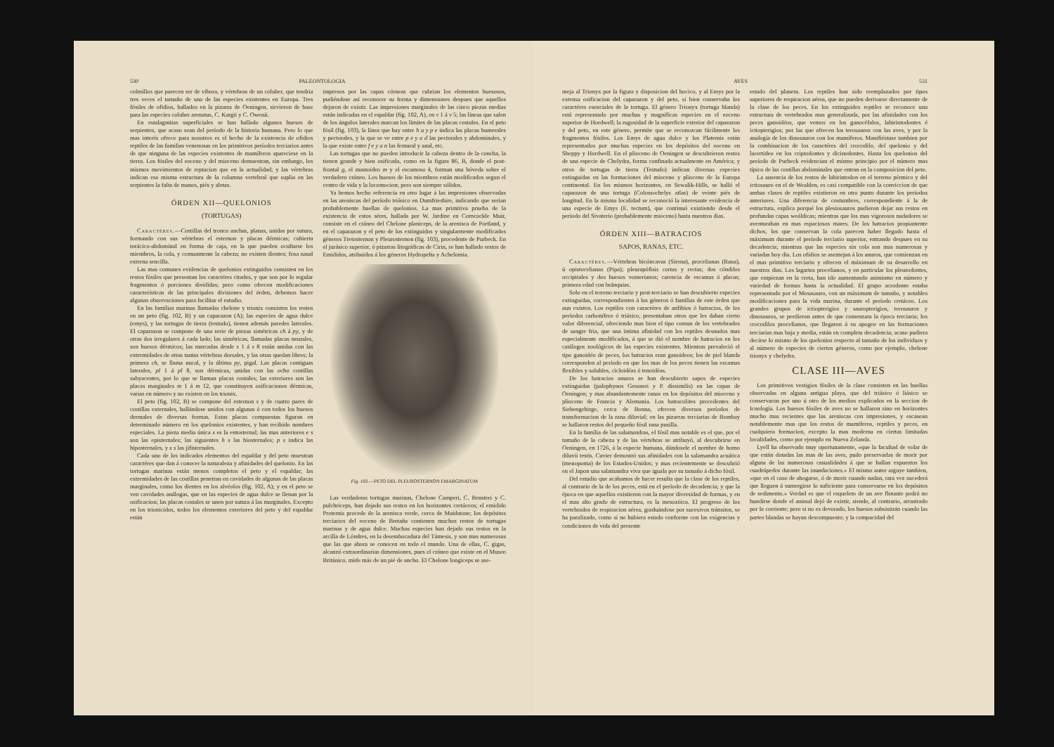530 PALEONTOLOGIA
colmillos que parecen ser de víbora, y vértebras de un coluber, que tendria tres veces el tamaño de una de las especies existentes en Europa. Tres fósiles de ofidios, hallados en la pizarra de Oeningen, sirvieron de base para las especies coluber arenatus, C. Kargii y C. Owenii.
En estalagmitas superficiales se han hallado algunos huesos de serpientes, que acaso sean del período de la historia humana. Pero lo que mas interés ofrece para nosotros es el hecho de la existencia de ofidios reptiles de las familias venenosas en los primitivos períodos terciarios antes de que ninguna de las especies existentes de mamíferos apareciese en la tierra. Los fósiles del eoceno y del mioceno demuestran, sin embargo, los mismos movimientos de reptacion que en la actualidad; y las vértebras indican esa misma estructura de la columna vertebral que suplia en las serpientes la falta de manos, piés y aletas.
ÓRDEN XII—QUELONIOS
(TORTUGAS)
Caractéres.—Costillas del tronco anchas, planas, unidas por sutura, formando con sus vértebras el esternon y placas dérmicas; cubierta torácico-abdominal en forma de caja, en la que pueden ocultarse los miembros, la cola, y comunmente la cabeza; no existen dientes; fosa nasal externa sencilla.
Las mas comunes evidencias de quelonios extinguidos consisten en los restos fósiles que presentan los caractéres citados, y que son por lo regular fragmentos ó porciones divididas; pero como ofrecen modificaciones características de las principales divisiones del órden, debemos hacer algunas observaciones para facilitar el estudio.
En las familias marinas llamadas chelone y trionix consisten los restos en un peto (fig. 102, B) y un caparazon (A); las especies de agua dulce (emys), y las tortugas de tierra (testudo), tienen además paredes laterales. El caparazon se compone de una serie de piezas simétricas ch á py, y de otras dos irregulares á cada lado; las simétricas, llamadas placas neurales, son huesos dérmicos; las marcadas desde s 1 á s 8 están unidas con las extremidades de otras tantas vértebras dorsales, y las otras quedan libres; la primera ch, se llama nucal, y la última py, pigal. Las placas contiguas laterales, pl 1 á pl 8, son dérmicas, unidas con las ocho costillas subyacentes, por lo que se llaman placas costales; las exteriores son las placas marginales m 1 á m 12, que constituyen osificaciones dérmicas, varias en número y no existen en los trionix.
El peto (fig. 102, B) se compone del esternon s y de cuatro pares de costillas externales, hallándose unidos con algunas ó con todos los huesos dermales de diversas formas. Estas placas compuestas figuran en determinado número en los quelonios existentes, y han recibido nombres especiales. La pieza media única s es la entosternal; las mas anteriores e s son las episternales; las siguientes h s las hiosternales; p s indica las hiposternales, y x s las jifisternales.
Cada uno de los indicados elementos del espaldar y del peto muestran caractéres que dan á conocer la naturaleza y afinidades del quelonio. En las tortugas marinas están menos completos el peto y el espaldar; las extremidades de las costillas penetran en cavidades de algunas de las placas marginales, como los dientes en los alvéolos (fig. 102, A); y en el peto se ven cavidades análogas, que en las especies de agua dulce se llenan por la osificacion; las placas costales se unen por sutura á las marginales. Excepto en los trionicidos, todos los elementos exteriores del peto y del espaldar están
impresos por las capas córneas que cubrian los elementos huesosos, pudiéndose así reconocer su forma y dimensiones despues que aquellos dejaron de existir. Las impresiones marginales de las cinco piezas medias están indicadas en el espaldar (fig. 102, A), en v 1 á v 5; las líneas que salen de los ángulos laterales marcan los límites de las placas costales. En el peto fósil (fig. 103), la línea que hay entre h u y p e indica las placas humerales y pectorales, y la que se ve entre p e y a d las pectorales y abdominales, y la que existe entre f e y a n las femural y anal, etc.
Las tortugas que no pueden introducir la cabeza dentro de la concha, la tienen grande y bien osificada, como en la figura 86, B, donde el post-frontal g, el mastoideo m y el escamoso k, forman una bóveda sobre el verdadero cráneo. Los huesos de los miembros están modificados segun el centro de vida y la locomocion; pero son siempre sólidos.
Ya hemos hecho referencia en otro lugar á las impresiones observadas en las areniscas del período triásico en Dumfrieshire, indicando que serian probablemente huellas de quelonios. La mas primitiva prueba de la existencia de estos séres, hallada por W. Jardine en Corncockle Muir, consiste en el cráneo del Chelone planiceps, de la arenisca de Portland, y en el caparazon y el peto de los extinguidos y singularmente modificados géneros Tretosternon y Pleurosternon (fig. 103), procedente de Purbeck. En el jurásico superior, ó pizarras litográficas de Cirin, se han hallado restos de Emididos, atribuidos á los géneros Hydropelta y Achelomia.
Fig. 103.—PETO DEL PLEUROSTERNON EMARGINATUM
Las verdaderas tortugas marinas, Chelone Camperi, C. Bensteri y C. pulchriceps, han dejado sus restos en los horizontes cretáceos; el emidido Protemis procede de la arenisca verde, cerca de Maidstone; los depósitos terciarios del eoceno de Bretaña contienen muchos restos de tortugas marinas y de agua dulce. Muchas especies han dejado sus restos en la arcilla de Lóndres, en la desembocadura del Támesis, y son mas numerosas que las que ahora se conocen en todo el mundo. Una de ellas, C. gigas, alcanzó extraordinarias dimensiones, pues el cráneo que existe en el Museo Británico, mide más de un pié de ancho. El Chelone longiceps se ase-
AVES 531
meja al Trionyx por la figura y disposicion del hocico, y al Emys por la extensa osificacion del caparazon y del peto, si bien conservaba los caractéres esenciales de la tortuga. El género Trionyx (tortuga blanda) está representado por muchas y magníficas especies en el eoceno superior de Hordwell; la rugosidad de la superficie exterior del caparazon y del peto, en este género, permite que se reconozcan fácilmente los fragmentos fósiles. Los Emys de agua dulce y los Platemis están representados por muchas especies en los depósitos del eoceno en Sheppy y Hordwell. En el plioceno de Oeningen se descubrieron restos de una especie de Chelydra, forma confinada actualmente en América; y otros de tortugas de tierra (Testudo) indican diversas especies extinguidas en las formaciones del mioceno y plioceno de la Europa continental. En los mismos horizontes, en Sewalik-Hills, se halló el caparazon de una tortuga (Colossochelys atlas) de veinte piés de longitud. En la misma localidad se reconoció la interesante evidencia de una especie de Emys (E. tectum), que continuó existiendo desde el período del Sivaterio (probablemente mioceno) hasta nuestros dias.
ÓRDEN XIII—BATRACIOS
SAPOS, RANAS, ETC.
Caractéres.—Vértebras bicóncavas (Sirena), procelianas (Rana), ú opistocelianas (Pipa); pleurapófisis cortas y rectas; dos cóndilos occipitales y dos huesos vomerianos; carencia de escamas ó placas; primera edad con bránquias.
Solo en el terreno terciario y post-terciario se han descubierto especies extinguidas, correspondientes á los géneros ó familias de este órden que aun existen. Los reptiles con caractéres de anfibios ó batracios, de los períodos carbonífero ó triásico, presentaban otros que les daban cierto valor diferencial, ofreciendo mas bien el tipo comun de los vertebrados de sangre fria, que una íntima afinidad con los reptiles desnudos mas especialmente modificados, á que se dió el nombre de batracios en los catálogos zoológicos de las especies existentes. Mientras prevaleció el tipo ganoidéo de peces, los batracios eran ganoideos; los de piel blanda corresponden al período en que los mas de los peces tienen las escamas flexibles y solubles, cicloidéas ó tenoidéas.
De los batracios anuros se han descubierto sapos de especies extinguidas (palophynos Gessneri y P. dissimilis) en las capas de Oeningen; y mas abundantemente ranas en los depósitos del mioceno y plioceno de Francia y Alemania. Los batracolites procedentes del Siebengebirge, cerca de Bonna, ofrecen diversos períodos de transformacion de la rana diluvial; en las pizarras terciarias de Bombay se hallaron restos del pequeño fósil rana pusilla.
En la familia de las salamandras, el fósil mas notable es el que, por el tamaño de la cabeza y de las vértebras se atribuyó, al descubrirse en Oeningen, en 1726, á la especie humana, dándosele el nombre de homo diluvii testis. Cuvier demostró sus afinidades con la salamandra acuática (menopoma) de los Estados-Unidos; y mas recientemente se descubrió en el Japon una salamandra viva que iguala por su tamaño á dicho fósil.
Del estudio que acabamos de hacer resulta que la clase de los reptiles, al contrario de la de los peces, está en el período de decadencia; y que la época en que aquellos existieron con la mayor diversidad de formas, y en el mas alto grado de estructura, es la mesozóica. El progreso de los vertebrados de respiracion aérea, graduándose por sucesivos tránsitos, se ha paralizado, como si no hubiera estado conforme con las exigencias y condiciones de vida del presente
estado del planeta. Los reptiles han sido reemplazados por tipos superiores de respiracion aérea, que no pueden derivarse directamente de la clase de los peces. En los extinguidos reptiles se reconoce una estructura de vertebrados mas generalizada, por las afinidades con los peces ganoidéos, que vemos en los ganocéfalos, labirintodontes é ictiopterigios; por las que ofrecen los terosauros con las aves, y por la analogía de los dinosauros con los mamíferos. Manifiéstase tambien por la combinacion de los caractéres del crocodilo, del quelonio y del lacertideo en los criptodontes y dicinodontes. Hasta los quelonios del período de Purbeck evidencian el mismo principio por el número mas típico de las costillas abdominales que entran en la composicion del peto.
La ausencia de los restos de labirintodon en el terreno pérmico y del ictiosauro en el de Wealden, es casi compatible con la conviccion de que ambas clases de reptiles existieron en otro punto durante los períodos anteriores. Una diferencia de costumbres, correspondiente á la de estructura, explica porqué los plesiosauros pudieron dejar sus restos en profundas capas weáldicas; mientras que los mas vigorosos nadadores se aventuraban en mas espaciosos mares. De los batracios propiamente dichos, los que conservan la cola parecen haber llegado hasta el máximum durante el período terciario superior, entrando despues en su decadencia; mientras que las especies sin cola son mas numerosas y variadas hoy dia. Los ofidios se asemejan á los anuros, que comienzan en el mas primitivo terciario y ofrecen el máximum de su desarrollo en nuestros dias. Los lagartos procelianos, y en particular los pleurodontes, que empiezan en la creta, han ido aumentando asimismo en número y variedad de formas hasta la actualidad. El grupo acrodonte estaba representado por el Mosasauro, con un máximum de tamaño, y notables modificaciones para la vida marina, durante el período cretáceo. Los grandes grupos de ictiopterigios y sauropterigios, terosauros y dinosauros, se perdieron antes de que comenzara la época terciaria; los crocodilos procelianos, que llegaron á su apogeo en las formaciones terciarias mas baja y media, están en completa decadencia; acaso pudiera decirse lo mismo de los quelonios respecto al tamaño de los individuos y al número de especies de ciertos géneros, como por ejemplo, chelone trionyx y chelydra.
CLASE III—AVES
Los primitivos vestigios fósiles de la clase consisten en las huellas observadas en alguna antigua playa, que del triásico ó liásico se conservaron por uno ú otro de los medios explicados en la seccion de Icnología. Los huesos fósiles de aves no se hallaron sino en horizontes mucho mas recientes que las areniscas con impresiones, y escasean notablemente mas que los restos de mamíferos, reptiles y peces, en cualquiera formacion, excepto la mas moderna en ciertas limitadas localidades, como por ejemplo en Nueva Zelanda.
Lyell ha observado muy oportunamente, «que la facultad de volar de que están dotadas las mas de las aves, pudo preservarlas de morir por alguna de las numerosas casualidades á que se hallan expuestos los cuadrúpedos durante las inundaciones.» El mismo autor arguye tambien, «que en el caso de ahogarse, ó de morir cuando nadan, rara vez sucederá que lleguen á sumergirse lo suficiente para conservarse en los depósitos de sedimento.» Verdad es que el esqueleto de un ave flotante podrá no hundirse donde el animal dejó de existir, siendo, al contrario, arrastrado por la corriente; pero si no es devorado, los huesos subsistirán cuando las partes blandas se hayan descompuesto; y la compacidad del